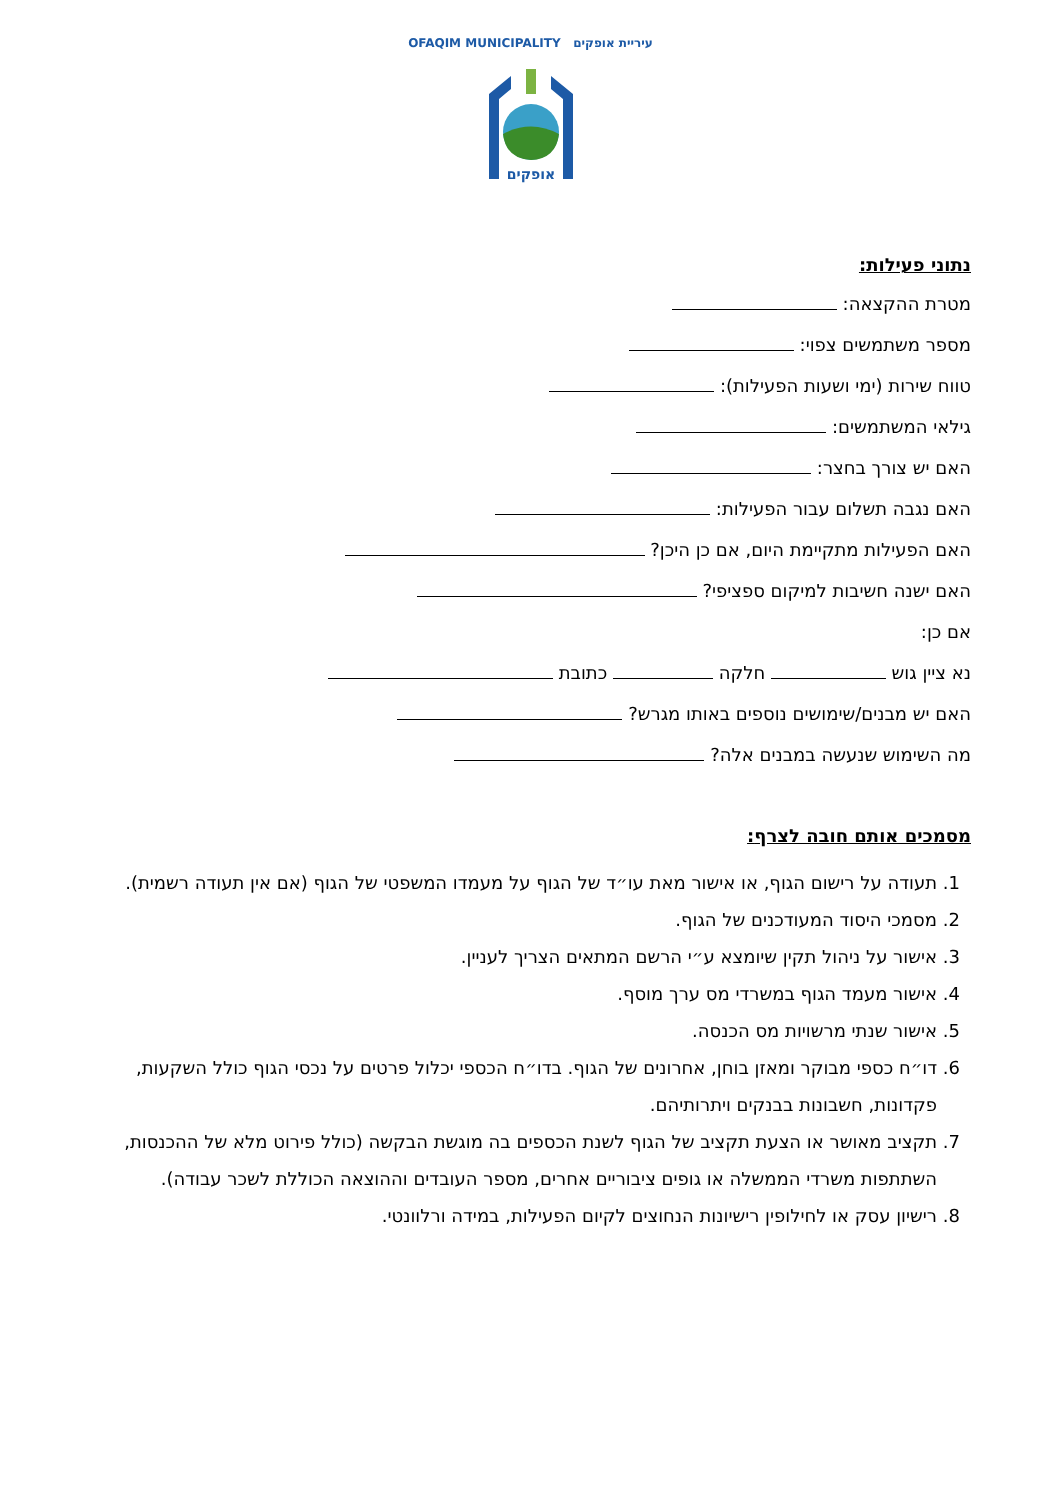OFAQIM MUNICIPALITY עיריית אופקים
אופקים
נתוני פעילות:
מטרת ההקצאה:
מספר משתמשים צפוי:
טווח שירות (ימי ושעות הפעילות):
גילאי המשתמשים:
האם יש צורך בחצר:
האם נגבה תשלום עבור הפעילות:
האם הפעילות מתקיימת היום, אם כן היכן?
האם ישנה חשיבות למיקום ספציפי?
אם כן:
נא ציין גוש חלקה כתובת
האם יש מבנים/שימושים נוספים באותו מגרש?
מה השימוש שנעשה במבנים אלה?
מסמכים אותם חובה לצרף:
1. תעודה על רישום הגוף, או אישור מאת עו״ד של הגוף על מעמדו המשפטי של הגוף (אם אין תעודה רשמית).
2. מסמכי היסוד המעודכנים של הגוף.
3. אישור על ניהול תקין שיומצא ע״י הרשם המתאים הצריך לעניין.
4. אישור מעמד הגוף במשרדי מס ערך מוסף.
5. אישור שנתי מרשויות מס הכנסה.
6. דו״ח כספי מבוקר ומאזן בוחן, אחרונים של הגוף. בדו״ח הכספי יכלול פרטים על נכסי הגוף כולל השקעות, פקדונות, חשבונות בבנקים ויתרותיהם.
7. תקציב מאושר או הצעת תקציב של הגוף לשנת הכספים בה מוגשת הבקשה (כולל פירוט מלא של ההכנסות, השתתפות משרדי הממשלה או גופים ציבוריים אחרים, מספר העובדים וההוצאה הכוללת לשכר עבודה).
8. רישיון עסק או לחילופין רישיונות הנחוצים לקיום הפעילות, במידה ורלוונטי.